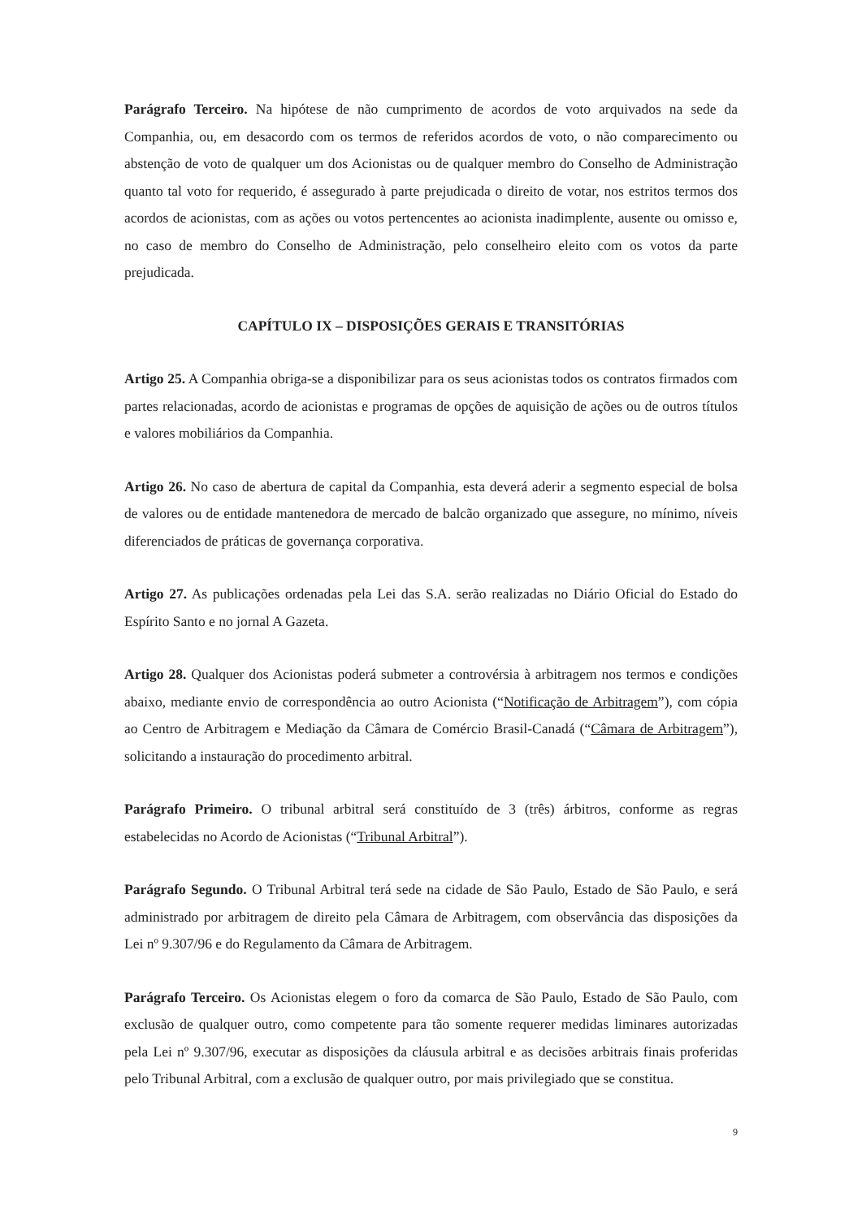Parágrafo Terceiro. Na hipótese de não cumprimento de acordos de voto arquivados na sede da Companhia, ou, em desacordo com os termos de referidos acordos de voto, o não comparecimento ou abstenção de voto de qualquer um dos Acionistas ou de qualquer membro do Conselho de Administração quanto tal voto for requerido, é assegurado à parte prejudicada o direito de votar, nos estritos termos dos acordos de acionistas, com as ações ou votos pertencentes ao acionista inadimplente, ausente ou omisso e, no caso de membro do Conselho de Administração, pelo conselheiro eleito com os votos da parte prejudicada.
CAPÍTULO IX – DISPOSIÇÕES GERAIS E TRANSITÓRIAS
Artigo 25. A Companhia obriga-se a disponibilizar para os seus acionistas todos os contratos firmados com partes relacionadas, acordo de acionistas e programas de opções de aquisição de ações ou de outros títulos e valores mobiliários da Companhia.
Artigo 26. No caso de abertura de capital da Companhia, esta deverá aderir a segmento especial de bolsa de valores ou de entidade mantenedora de mercado de balcão organizado que assegure, no mínimo, níveis diferenciados de práticas de governança corporativa.
Artigo 27. As publicações ordenadas pela Lei das S.A. serão realizadas no Diário Oficial do Estado do Espírito Santo e no jornal A Gazeta.
Artigo 28. Qualquer dos Acionistas poderá submeter a controvérsia à arbitragem nos termos e condições abaixo, mediante envio de correspondência ao outro Acionista (“Notificação de Arbitragem”), com cópia ao Centro de Arbitragem e Mediação da Câmara de Comércio Brasil-Canadá (“Câmara de Arbitragem”), solicitando a instauração do procedimento arbitral.
Parágrafo Primeiro. O tribunal arbitral será constituído de 3 (três) árbitros, conforme as regras estabelecidas no Acordo de Acionistas (“Tribunal Arbitral”).
Parágrafo Segundo. O Tribunal Arbitral terá sede na cidade de São Paulo, Estado de São Paulo, e será administrado por arbitragem de direito pela Câmara de Arbitragem, com observância das disposições da Lei nº 9.307/96 e do Regulamento da Câmara de Arbitragem.
Parágrafo Terceiro. Os Acionistas elegem o foro da comarca de São Paulo, Estado de São Paulo, com exclusão de qualquer outro, como competente para tão somente requerer medidas liminares autorizadas pela Lei nº 9.307/96, executar as disposições da cláusula arbitral e as decisões arbitrais finais proferidas pelo Tribunal Arbitral, com a exclusão de qualquer outro, por mais privilegiado que se constitua.
9